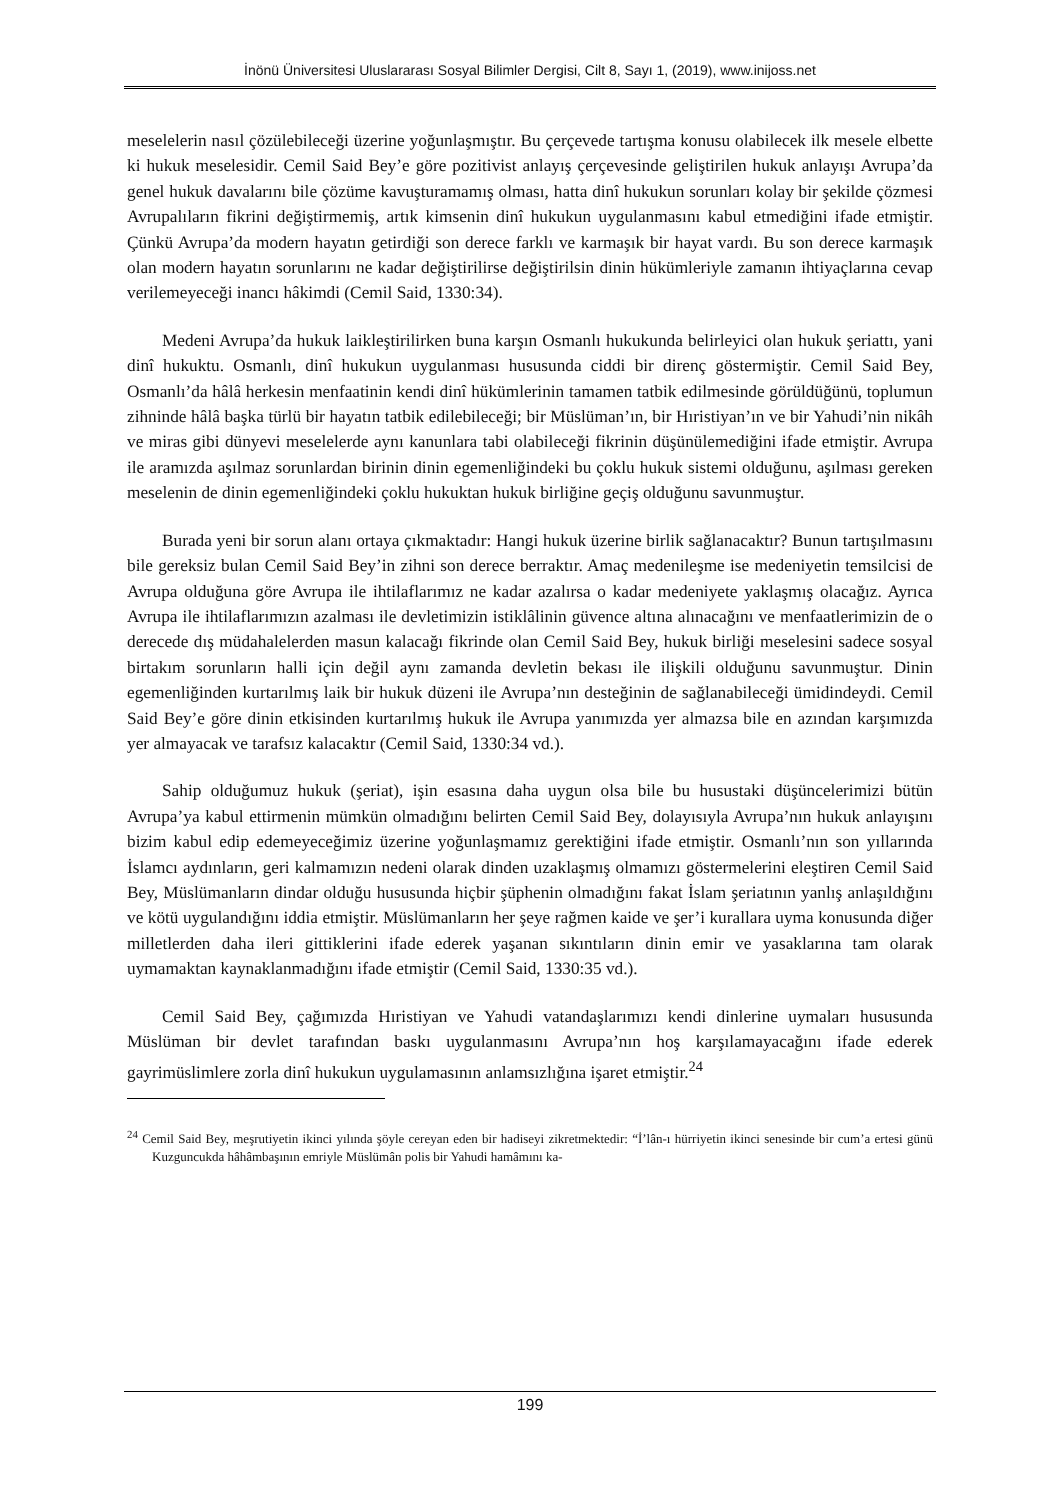İnönü Üniversitesi Uluslararası Sosyal Bilimler Dergisi, Cilt 8, Sayı 1, (2019), www.inijoss.net
meselelerin nasıl çözülebileceği üzerine yoğunlaşmıştır. Bu çerçevede tartışma konusu olabilecek ilk mesele elbette ki hukuk meselesidir. Cemil Said Bey’e göre pozitivist anlayış çerçevesinde geliştirilen hukuk anlayışı Avrupa’da genel hukuk davalarını bile çözüme kavuşturamamış olması, hatta dinî hukukun sorunları kolay bir şekilde çözmesi Avrupalıların fikrini değiştirmemiş, artık kimsenin dinî hukukun uygulanmasını kabul etmediğini ifade etmiştir. Çünkü Avrupa’da modern hayatın getirdiği son derece farklı ve karmaşık bir hayat vardı. Bu son derece karmaşık olan modern hayatın sorunlarını ne kadar değiştirilirse değiştirilsin dinin hükümleriyle zamanın ihtiyaçlarına cevap verilemeyeceği inancı hâkimdi (Cemil Said, 1330:34).
Medeni Avrupa’da hukuk laikleştirilirken buna karşın Osmanlı hukukunda belirleyici olan hukuk şeriattı, yani dinî hukuktu. Osmanlı, dinî hukukun uygulanması hususunda ciddi bir direnç göstermiştir. Cemil Said Bey, Osmanlı’da hâlâ herkesin menfaatinin kendi dinî hükümlerinin tamamen tatbik edilmesinde görüldüğünü, toplumun zihninde hâlâ başka türlü bir hayatın tatbik edilebileceği; bir Müslüman’ın, bir Hıristiyan’ın ve bir Yahudi’nin nikâh ve miras gibi dünyevi meselelerde aynı kanunlara tabi olabileceği fikrinin düşünülemediğini ifade etmiştir. Avrupa ile aramızda aşılmaz sorunlardan birinin dinin egemenliğindeki bu çoklu hukuk sistemi olduğunu, aşılması gereken meselenin de dinin egemenliğindeki çoklu hukuktan hukuk birliğine geçiş olduğunu savunmuştur.
Burada yeni bir sorun alanı ortaya çıkmaktadır: Hangi hukuk üzerine birlik sağlanacaktır? Bunun tartışılmasını bile gereksiz bulan Cemil Said Bey’in zihni son derece berraktır. Amaç medenileşme ise medeniyetin temsilcisi de Avrupa olduğuna göre Avrupa ile ihtilaflarımız ne kadar azalırsa o kadar medeniyete yaklaşmış olacağız. Ayrıca Avrupa ile ihtilaflarımızın azalması ile devletimizin istiklâlinin güvence altına alınacağını ve menfaatlerimizin de o derecede dış müdahalelerden masun kalacağı fikrinde olan Cemil Said Bey, hukuk birliği meselesini sadece sosyal birtakım sorunların halli için değil aynı zamanda devletin bekası ile ilişkili olduğunu savunmuştur. Dinin egemenliğinden kurtarılmış laik bir hukuk düzeni ile Avrupa’nın desteğinin de sağlanabileceği ümidindeydi. Cemil Said Bey’e göre dinin etkisinden kurtarılmış hukuk ile Avrupa yanımızda yer almazsa bile en azından karşımızda yer almayacak ve tarafsız kalacaktır (Cemil Said, 1330:34 vd.).
Sahip olduğumuz hukuk (şeriat), işin esasına daha uygun olsa bile bu husustaki düşüncelerimizi bütün Avrupa’ya kabul ettirmenin mümkün olmadığını belirten Cemil Said Bey, dolayısıyla Avrupa’nın hukuk anlayışını bizim kabul edip edemeyeceğimiz üzerine yoğunlaşmamız gerektiğini ifade etmiştir. Osmanlı’nın son yıllarında İslamcı aydınların, geri kalmamızın nedeni olarak dinden uzaklaşmış olmamızı göstermelerini eleştiren Cemil Said Bey, Müslümanların dindar olduğu hususunda hiçbir şüphenin olmadığını fakat İslam şeriatının yanlış anlaşıldığını ve kötü uygulandığını iddia etmiştir. Müslümanların her şeye rağmen kaide ve şer’i kurallara uyma konusunda diğer milletlerden daha ileri gittiklerini ifade ederek yaşanan sıkıntıların dinin emir ve yasaklarına tam olarak uymamaktan kaynaklanmadığını ifade etmiştir (Cemil Said, 1330:35 vd.).
Cemil Said Bey, çağımızda Hıristiyan ve Yahudi vatandaşlarımızı kendi dinlerine uymaları hususunda Müslüman bir devlet tarafından baskı uygulanmasını Avrupa’nın hoş karşılamayacağını ifade ederek gayrimüslimlere zorla dinî hukukun uygulamasının anlamsızlığına işaret etmiştir.<sup>24</sup>
<sup>24</sup> Cemil Said Bey, meşrutiyetin ikinci yılında şöyle cereyan eden bir hadiseyi zikretmektedir: “İ’lân-ı hürriyetin ikinci senesinde bir cum’a ertesi günü Kuzguncukda hâhâmbaşının emriyle Müslümân polis bir Yahudi hamâmını ka-
199